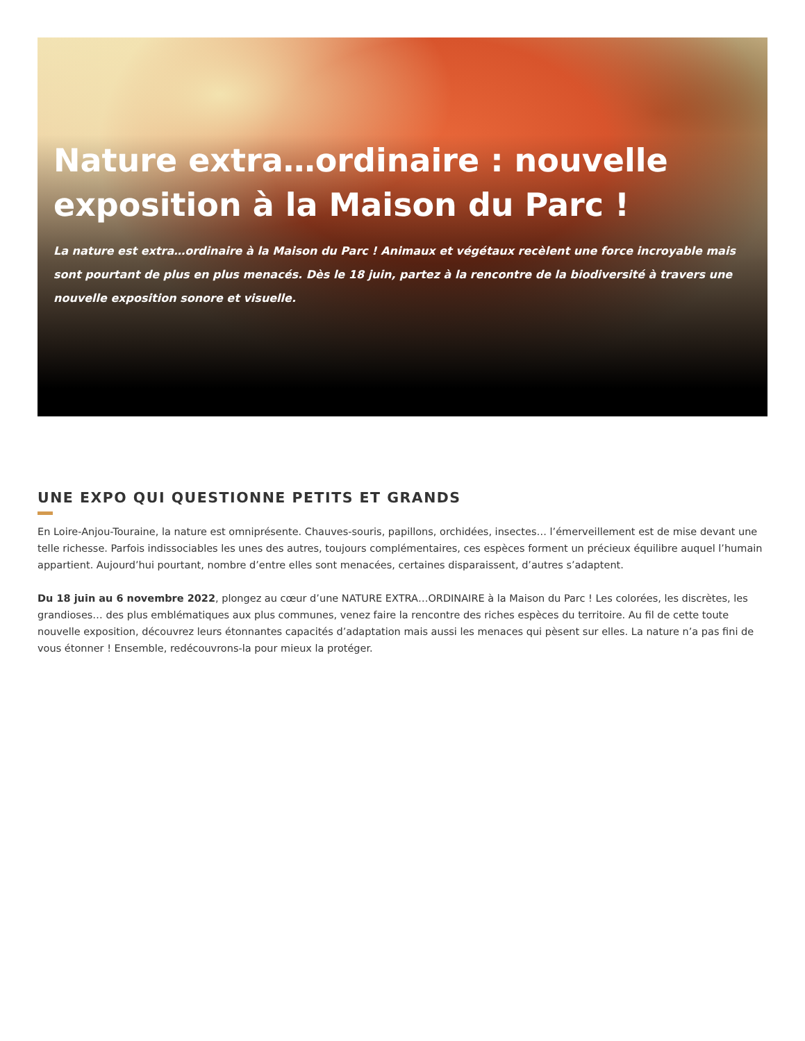Nature extra…ordinaire : nouvelle exposition à la Maison du Parc !
La nature est extra…ordinaire à la Maison du Parc ! Animaux et végétaux recèlent une force incroyable mais sont pourtant de plus en plus menacés. Dès le 18 juin, partez à la rencontre de la biodiversité à travers une nouvelle exposition sonore et visuelle.
UNE EXPO QUI QUESTIONNE PETITS ET GRANDS
En Loire-Anjou-Touraine, la nature est omniprésente. Chauves-souris, papillons, orchidées, insectes… l’émerveillement est de mise devant une telle richesse. Parfois indissociables les unes des autres, toujours complémentaires, ces espèces forment un précieux équilibre auquel l’humain appartient. Aujourd’hui pourtant, nombre d’entre elles sont menacées, certaines disparaissent, d’autres s’adaptent.
Du 18 juin au 6 novembre 2022, plongez au cœur d’une NATURE EXTRA…ORDINAIRE à la Maison du Parc ! Les colorées, les discrètes, les grandioses… des plus emblématiques aux plus communes, venez faire la rencontre des riches espèces du territoire. Au fil de cette toute nouvelle exposition, découvrez leurs étonnantes capacités d’adaptation mais aussi les menaces qui pèsent sur elles. La nature n’a pas fini de vous étonner ! Ensemble, redécouvrons-la pour mieux la protéger.